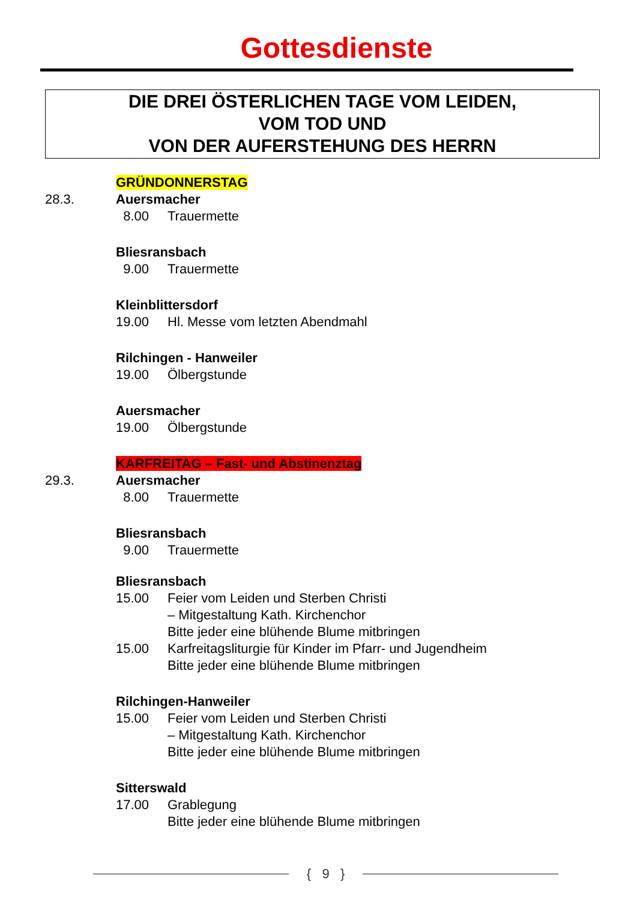Gottesdienste
DIE DREI ÖSTERLICHEN TAGE VOM LEIDEN,
VOM TOD UND
VON DER AUFERSTEHUNG DES HERRN
GRÜNDONNERSTAG
28.3. Auersmacher
8.00 Trauermette
Bliesransbach
9.00 Trauermette
Kleinblittersdorf
19.00 Hl. Messe vom letzten Abendmahl
Rilchingen - Hanweiler
19.00 Ölbergstunde
Auersmacher
19.00 Ölbergstunde
KARFREITAG – Fast- und Abstinenztag
29.3. Auersmacher
8.00 Trauermette
Bliesransbach
9.00 Trauermette
Bliesransbach
15.00 Feier vom Leiden und Sterben Christi
– Mitgestaltung Kath. Kirchenchor
Bitte jeder eine blühende Blume mitbringen
15.00 Karfreitagsliturgie für Kinder im Pfarr- und Jugendheim
Bitte jeder eine blühende Blume mitbringen
Rilchingen-Hanweiler
15.00 Feier vom Leiden und Sterben Christi
– Mitgestaltung Kath. Kirchenchor
Bitte jeder eine blühende Blume mitbringen
Sitterswald
17.00 Grablegung
Bitte jeder eine blühende Blume mitbringen
{ 9 }